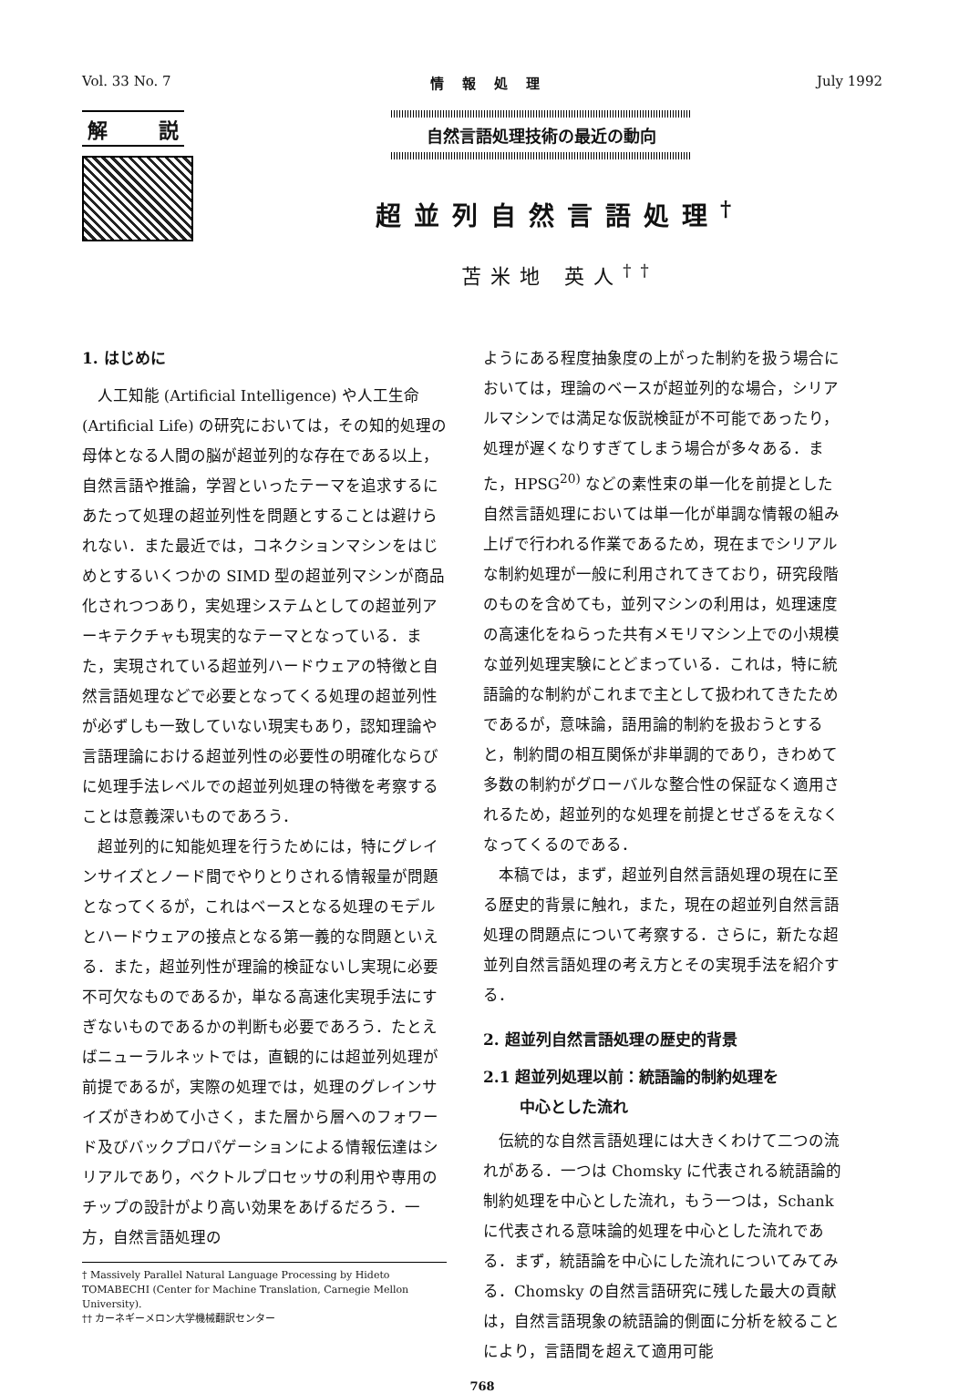Vol. 33 No. 7 情報処理 July 1992
解 説
自然言語処理技術の最近の動向
超並列自然言語処理<sup>†</sup>
苫米地 英人<sup>††</sup>
1. はじめに
人工知能 (Artificial Intelligence) や人工生命 (Artificial Life) の研究においては，その知的処理の母体となる人間の脳が超並列的な存在である以上，自然言語や推論，学習といったテーマを追求するにあたって処理の超並列性を問題とすることは避けられない．また最近では，コネクションマシンをはじめとするいくつかの SIMD 型の超並列マシンが商品化されつつあり，実処理システムとしての超並列アーキテクチャも現実的なテーマとなっている．また，実現されている超並列ハードウェアの特徴と自然言語処理などで必要となってくる処理の超並列性が必ずしも一致していない現実もあり，認知理論や言語理論における超並列性の必要性の明確化ならびに処理手法レベルでの超並列処理の特徴を考察することは意義深いものであろう．
超並列的に知能処理を行うためには，特にグレインサイズとノード間でやりとりされる情報量が問題となってくるが，これはベースとなる処理のモデルとハードウェアの接点となる第一義的な問題といえる．また，超並列性が理論的検証ないし実現に必要不可欠なものであるか，単なる高速化実現手法にすぎないものであるかの判断も必要であろう．たとえばニューラルネットでは，直観的には超並列処理が前提であるが，実際の処理では，処理のグレインサイズがきわめて小さく，また層から層へのフォワード及びバックプロパゲーションによる情報伝達はシリアルであり，ベクトルプロセッサの利用や専用のチップの設計がより高い効果をあげるだろう．一方，自然言語処理の
† Massively Parallel Natural Language Processing by Hideto TOMABECHI (Center for Machine Translation, Carnegie Mellon University).
†† カーネギーメロン大学機械翻訳センター
ようにある程度抽象度の上がった制約を扱う場合においては，理論のベースが超並列的な場合，シリアルマシンでは満足な仮説検証が不可能であったり，処理が遅くなりすぎてしまう場合が多々ある．また，HPSG<sup>20)</sup> などの素性束の単一化を前提とした自然言語処理においては単一化が単調な情報の組み上げで行われる作業であるため，現在までシリアルな制約処理が一般に利用されてきており，研究段階のものを含めても，並列マシンの利用は，処理速度の高速化をねらった共有メモリマシン上での小規模な並列処理実験にとどまっている．これは，特に統語論的な制約がこれまで主として扱われてきたためであるが，意味論，語用論的制約を扱おうとすると，制約間の相互関係が非単調的であり，きわめて多数の制約がグローバルな整合性の保証なく適用されるため，超並列的な処理を前提とせざるをえなくなってくるのである．
本稿では，まず，超並列自然言語処理の現在に至る歴史的背景に触れ，また，現在の超並列自然言語処理の問題点について考察する．さらに，新たな超並列自然言語処理の考え方とその実現手法を紹介する．
2. 超並列自然言語処理の歴史的背景
2.1 超並列処理以前：統語論的制約処理を
　　 中心とした流れ
伝統的な自然言語処理には大きくわけて二つの流れがある．一つは Chomsky に代表される統語論的制約処理を中心とした流れ，もう一つは，Schank に代表される意味論的処理を中心とした流れである．まず，統語論を中心にした流れについてみてみる．Chomsky の自然言語研究に残した最大の貢献は，自然言語現象の統語論的側面に分析を絞ることにより，言語間を超えて適用可能
768